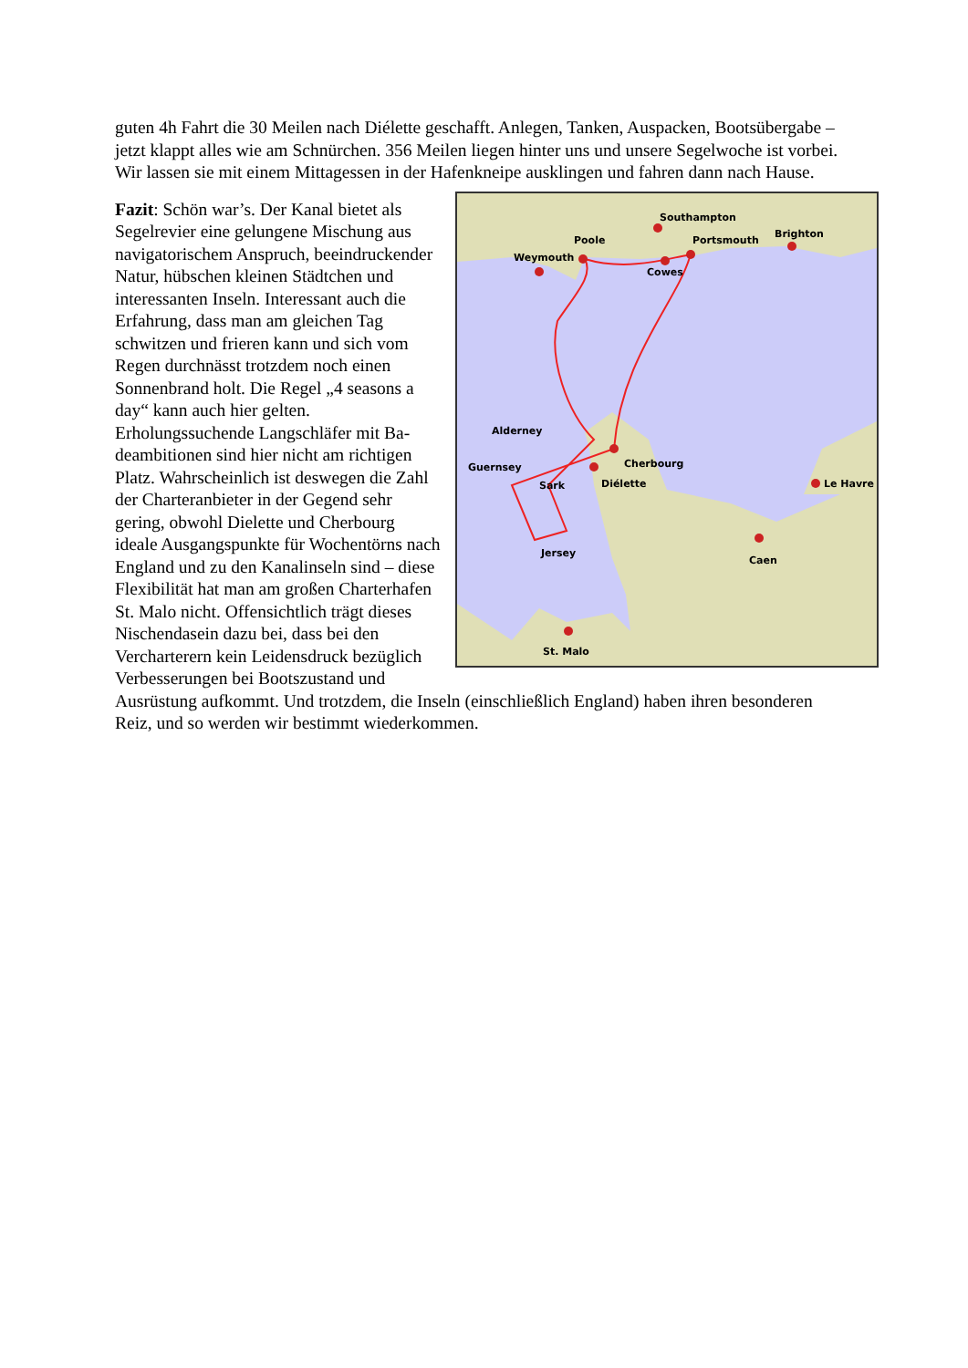guten 4h Fahrt die 30 Meilen nach Diélette geschafft. Anlegen, Tanken, Auspacken, Boots­übergabe – jetzt klappt alles wie am Schnürchen. 356 Meilen liegen hinter uns und unsere Segelwoche ist vorbei. Wir lassen sie mit einem Mittagessen in der Hafenkneipe ausklingen und fahren dann nach Hause.
Southampton
Poole
Portsmouth
Brighton
Weymouth
Cowes
Alderney
Cherbourg
Guernsey
Sark
Diélette
Le Havre
Jersey
Caen
St. Malo
Fazit: Schön war’s. Der Kanal bietet als Segelrevier eine gelungene Mischung aus navigatorischem Anspruch, beeindrucken­der Natur, hübschen kleinen Städtchen und interessanten Inseln. Interessant auch die Erfahrung, dass man am gleichen Tag schwitzen und frieren kann und sich vom Regen durchnässt trotzdem noch einen Sonnenbrand holt. Die Regel „4 seasons a day“ kann auch hier gelten. Erholungssuchende Langschläfer mit Ba­deambitionen sind hier nicht am richtigen Platz. Wahrscheinlich ist deswegen die Zahl der Charteranbieter in der Gegend sehr gering, obwohl Dielette und Cher­bourg ideale Ausgangspunkte für Wochen­törns nach England und zu den Kanalin­seln sind – diese Flexibilität hat man am großen Charterhafen St. Malo nicht. Offensichtlich trägt dieses Nischendasein dazu bei, dass bei den Vercharterern kein Leidensdruck bezüglich Verbesserungen bei Bootszustand und Ausrüstung aufkommt. Und trotzdem, die Inseln (einschließlich England) haben ihren besonderen Reiz, und so werden wir bestimmt wiederkommen.